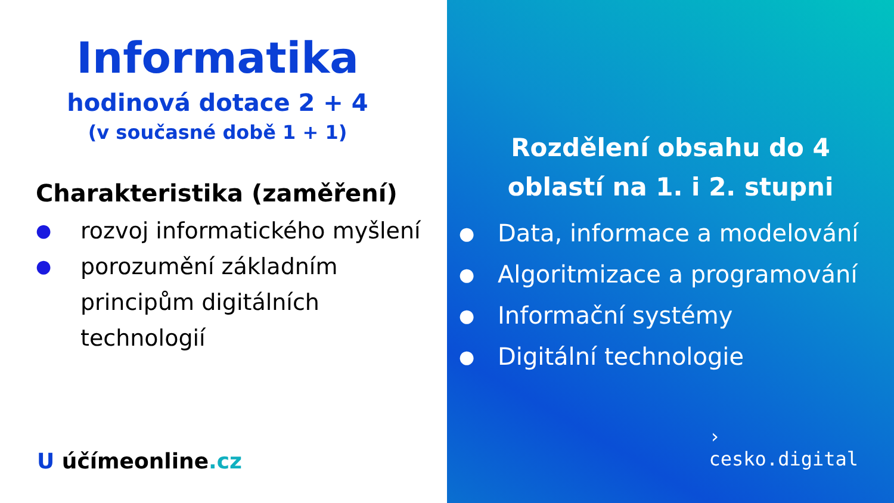Informatika
hodinová dotace 2 + 4
(v současné době 1 + 1)
Charakteristika (zaměření)
● rozvoj informatického myšlení
● porozumění základním principům digitálních technologií
U účímeonline.cz
Rozdělení obsahu do 4 oblastí na 1. i 2. stupni
● Data, informace a modelování
● Algoritmizace a programování
● Informační systémy
● Digitální technologie
›
cesko.digital